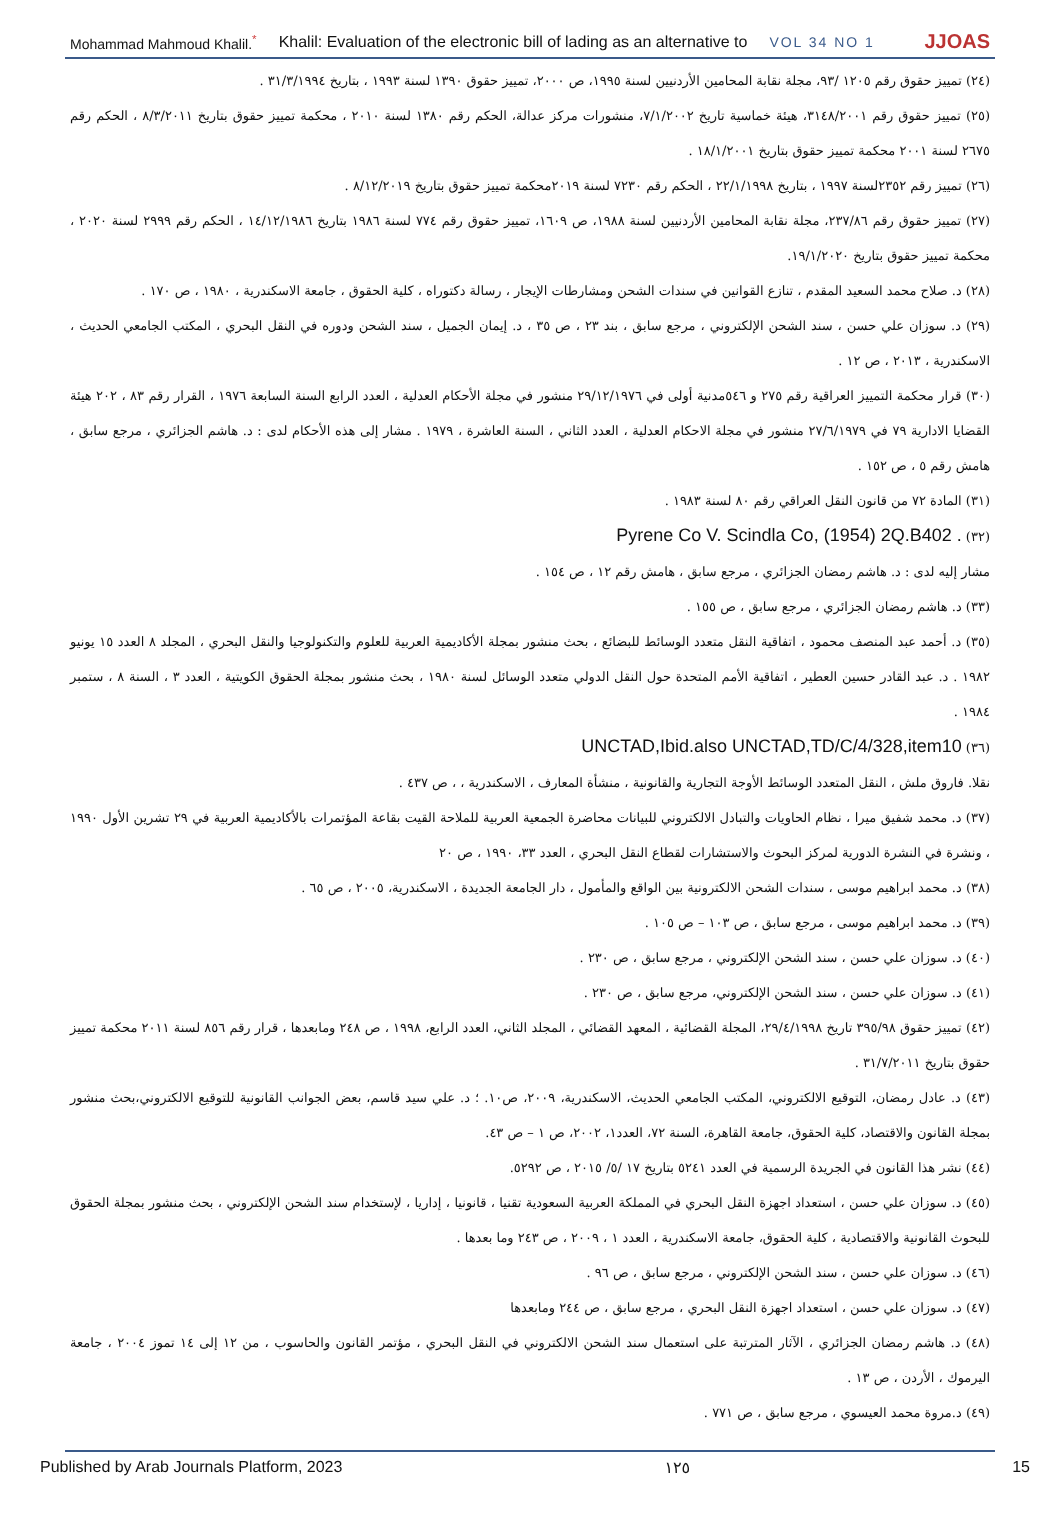Mohammad Mahmoud Khalil.<sup>*</sup> Khalil: Evaluation of the electronic bill of lading as an alternative to VOL 34 NO 1 JJOAS
(٢٤) تمييز حقوق رقم ١٢٠٥ /٩٣، مجلة نقابة المحامين الأردنيين لسنة ١٩٩٥، ص ٢٠٠٠، تمييز حقوق ١٣٩٠ لسنة ١٩٩٣ ، بتاريخ ٣١/٣/١٩٩٤ .
(٢٥) تمييز حقوق رقم ٣١٤٨/٢٠٠١، هيئة خماسية تاريخ ٧/١/٢٠٠٢، منشورات مركز عدالة، الحكم رقم ١٣٨٠ لسنة ٢٠١٠ ، محكمة تمييز حقوق بتاريخ ٨/٣/٢٠١١ ، الحكم رقم ٢٦٧٥ لسنة ٢٠٠١ محكمة تمييز حقوق بتاريخ ١٨/١/٢٠٠١ .
(٢٦) تمييز رقم ٢٣٥٢لسنة ١٩٩٧ ، بتاريخ ٢٢/١/١٩٩٨ ، الحكم رقم ٧٢٣٠ لسنة ٢٠١٩محكمة تمييز حقوق بتاريخ ٨/١٢/٢٠١٩ .
(٢٧) تمييز حقوق رقم ٢٣٧/٨٦، مجلة نقابة المحامين الأردنيين لسنة ١٩٨٨، ص ١٦٠٩، تمييز حقوق رقم ٧٧٤ لسنة ١٩٨٦ بتاريخ ١٤/١٢/١٩٨٦ ، الحكم رقم ٢٩٩٩ لسنة ٢٠٢٠ ، محكمة تمييز حقوق بتاريخ ١٩/١/٢٠٢٠.
(٢٨) د. صلاح محمد السعيد المقدم ، تنازع القوانين في سندات الشحن ومشارطات الإيجار ، رسالة دكتوراه ، كلية الحقوق ، جامعة الاسكندرية ، ١٩٨٠ ، ص ١٧٠ .
(٢٩) د. سوزان علي حسن ، سند الشحن الإلكتروني ، مرجع سابق ، بند ٢٣ ، ص ٣٥ ، د. إيمان الجميل ، سند الشحن ودوره في النقل البحري ، المكتب الجامعي الحديث ، الاسكندرية ، ٢٠١٣ ، ص ١٢ .
(٣٠) قرار محكمة التمييز العراقية رقم ٢٧٥ و ٥٤٦مدنية أولى في ٢٩/١٢/١٩٧٦ منشور في مجلة الأحكام العدلية ، العدد الرابع السنة السابعة ١٩٧٦ ، القرار رقم ٨٣ ، ٢٠٢ هيئة القضايا الادارية ٧٩ في ٢٧/٦/١٩٧٩ منشور في مجلة الاحكام العدلية ، العدد الثاني ، السنة العاشرة ، ١٩٧٩ . مشار إلى هذه الأحكام لدى : د. هاشم الجزائري ، مرجع سابق ، هامش رقم ٥ ، ص ١٥٢ .
(٣١) المادة ٧٢ من قانون النقل العراقي رقم ٨٠ لسنة ١٩٨٣ .
(٣٢) Pyrene Co V. Scindla Co, (1954) 2Q.B402 .
مشار إليه لدى : د. هاشم رمضان الجزائري ، مرجع سابق ، هامش رقم ١٢ ، ص ١٥٤ .
(٣٣) د. هاشم رمضان الجزائري ، مرجع سابق ، ص ١٥٥ .
(٣٥) د. أحمد عبد المنصف محمود ، اتفاقية النقل متعدد الوسائط للبضائع ، بحث منشور بمجلة الأكاديمية العربية للعلوم والتكنولوجيا والنقل البحري ، المجلد ٨ العدد ١٥ يونيو ١٩٨٢ . د. عبد القادر حسين العطير ، اتفاقية الأمم المتحدة حول النقل الدولي متعدد الوسائل لسنة ١٩٨٠ ، بحث منشور بمجلة الحقوق الكويتية ، العدد ٣ ، السنة ٨ ، ستمبر ١٩٨٤ .
(٣٦) UNCTAD,Ibid.also UNCTAD,TD/C/4/328,item10
نقلا. فاروق ملش ، النقل المتعدد الوسائط الأوجة التجارية والقانونية ، منشأة المعارف ، الاسكندرية ، ، ص ٤٣٧ .
(٣٧) د. محمد شفيق ميرا ، نظام الحاويات والتبادل الالكتروني للبيانات محاضرة الجمعية العربية للملاحة القيت بقاعة المؤتمرات بالأكاديمية العربية في ٢٩ تشرين الأول ١٩٩٠ ، ونشرة في النشرة الدورية لمركز البحوث والاستشارات لقطاع النقل البحري ، العدد ٣٣، ١٩٩٠ ، ص ٢٠
(٣٨) د. محمد ابراهيم موسى ، سندات الشحن الالكترونية بين الواقع والمأمول ، دار الجامعة الجديدة ، الاسكندرية، ٢٠٠٥ ، ص ٦٥ .
(٣٩) د. محمد ابراهيم موسى ، مرجع سابق ، ص ١٠٣ – ص ١٠٥ .
(٤٠) د. سوزان علي حسن ، سند الشحن الإلكتروني ، مرجع سابق ، ص ٢٣٠ .
(٤١) د. سوزان علي حسن ، سند الشحن الإلكتروني، مرجع سابق ، ص ٢٣٠ .
(٤٢) تمييز حقوق ٣٩٥/٩٨ تاريخ ٢٩/٤/١٩٩٨، المجلة القضائية ، المعهد القضائي ، المجلد الثاني، العدد الرابع، ١٩٩٨ ، ص ٢٤٨ ومابعدها ، قرار رقم ٨٥٦ لسنة ٢٠١١ محكمة تمييز حقوق بتاريخ ٣١/٧/٢٠١١ .
(٤٣) د. عادل رمضان، التوقيع الالكتروني، المكتب الجامعي الحديث، الاسكندرية، ٢٠٠٩، ص١٠. ؛ د. علي سيد قاسم، بعض الجوانب القانونية للتوقيع الالكتروني،بحث منشور بمجلة القانون والاقتصاد، كلية الحقوق، جامعة القاهرة، السنة ٧٢، العدد١، ٢٠٠٢، ص ١ – ص ٤٣.
(٤٤) نشر هذا القانون في الجريدة الرسمية في العدد ٥٢٤١ بتاريخ ١٧ /٥/ ٢٠١٥ ، ص ٥٢٩٢.
(٤٥) د. سوزان علي حسن ، استعداد اجهزة النقل البحري في المملكة العربية السعودية تقنيا ، قانونيا ، إداريا ، لإستخدام سند الشحن الإلكتروني ، بحث منشور بمجلة الحقوق للبحوث القانونية والاقتصادية ، كلية الحقوق، جامعة الاسكندرية ، العدد ١ ، ٢٠٠٩ ، ص ٢٤٣ وما بعدها .
(٤٦) د. سوزان علي حسن ، سند الشحن الإلكتروني ، مرجع سابق ، ص ٩٦ .
(٤٧) د. سوزان علي حسن ، استعداد اجهزة النقل البحري ، مرجع سابق ، ص ٢٤٤ ومابعدها
(٤٨) د. هاشم رمضان الجزائري ، الآثار المترتبة على استعمال سند الشحن الالكتروني في النقل البحري ، مؤتمر القانون والحاسوب ، من ١٢ إلى ١٤ تموز ٢٠٠٤ ، جامعة اليرموك ، الأردن ، ص ١٣ .
(٤٩) د.مروة محمد العيسوي ، مرجع سابق ، ص ٧٧١ .
Published by Arab Journals Platform, 2023 ١٢٥ 15